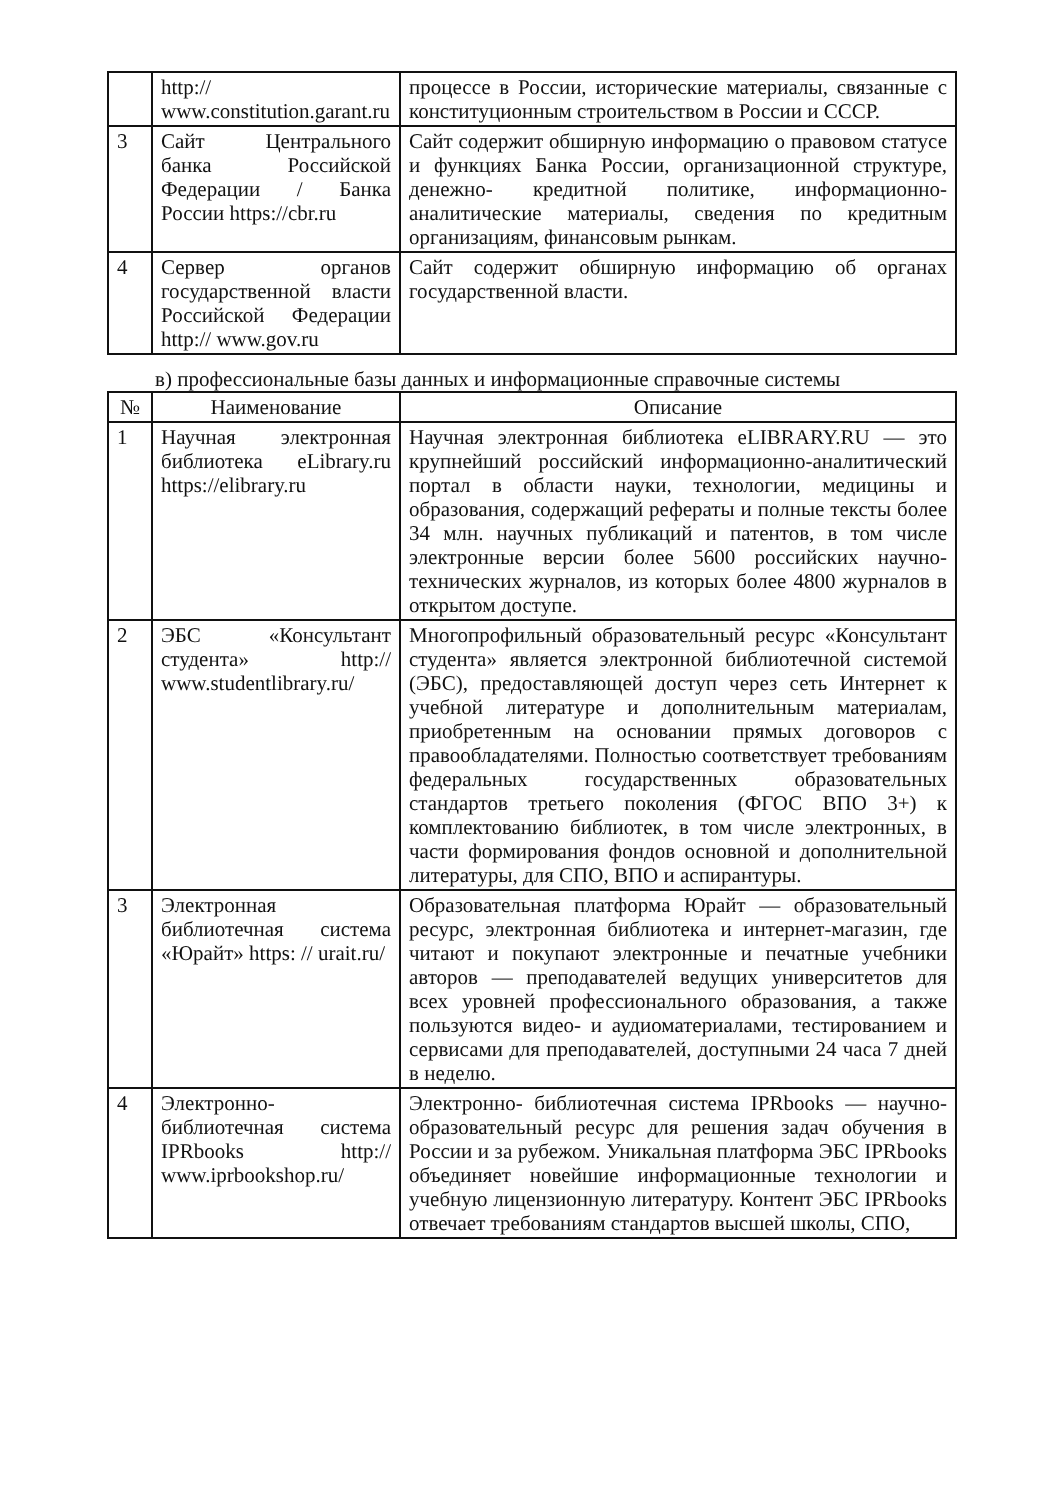| | http:// www.constitution.garant.ru | процессе в России, исторические материалы, связанные с конституционным строительством в России и СССР. |
| 3 | Сайт Центрального банка Российской Федерации / Банка России https://cbr.ru | Сайт содержит обширную информацию о правовом статусе и функциях Банка России, организационной структуре, денежно- кредитной политике, информационно- аналитические материалы, сведения по кредитным организациям, финансовым рынкам. |
| 4 | Сервер органов государственной власти Российской Федерации http:// www.gov.ru | Сайт содержит обширную информацию об органах государственной власти. |
в) профессиональные базы данных и информационные справочные системы
| № | Наименование | Описание |
| --- | --- | --- |
| 1 | Научная электронная библиотека eLibrary.ru https://elibrary.ru | Научная электронная библиотека eLIBRARY.RU — это крупнейший российский информационно-аналитический портал в области науки, технологии, медицины и образования, содержащий рефераты и полные тексты более 34 млн. научных публикаций и патентов, в том числе электронные версии более 5600 российских научно- технических журналов, из которых более 4800 журналов в открытом доступе. |
| 2 | ЭБС «Консультант студента» http:// www.studentlibrary.ru/ | Многопрофильный образовательный ресурс «Консультант студента» является электронной библиотечной системой (ЭБС), предоставляющей доступ через сеть Интернет к учебной литературе и дополнительным материалам, приобретенным на основании прямых договоров с правообладателями. Полностью соответствует требованиям федеральных государственных образовательных стандартов третьего поколения (ФГОС ВПО 3+) к комплектованию библиотек, в том числе электронных, в части формирования фондов основной и дополнительной литературы, для СПО, ВПО и аспирантуры. |
| 3 | Электронная библиотечная система «Юрайт» https: // urait.ru/ | Образовательная платформа Юрайт — образовательный ресурс, электронная библиотека и интернет-магазин, где читают и покупают электронные и печатные учебники авторов — преподавателей ведущих университетов для всех уровней профессионального образования, а также пользуются видео- и аудиоматериалами, тестированием и сервисами для преподавателей, доступными 24 часа 7 дней в неделю. |
| 4 | Электронно-библиотечная система IPRbooks http:// www.iprbookshop.ru/ | Электронно- библиотечная система IPRbooks — научно- образовательный ресурс для решения задач обучения в России и за рубежом. Уникальная платформа ЭБС IPRbooks объединяет новейшие информационные технологии и учебную лицензионную литературу. Контент ЭБС IPRbooks отвечает требованиям стандартов высшей школы, СПО, |